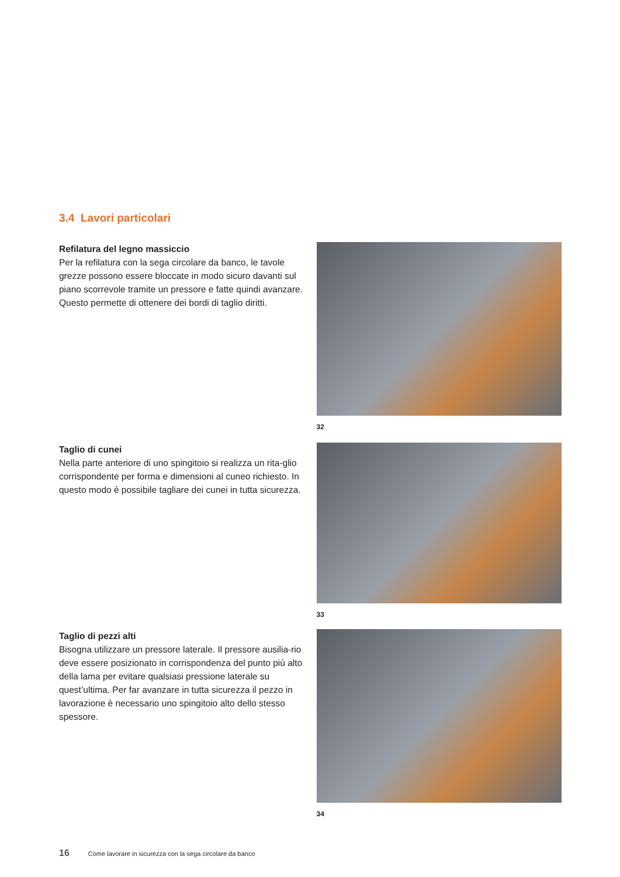3.4 Lavori particolari
Refilatura del legno massiccio
Per la refilatura con la sega circolare da banco, le tavole grezze possono essere bloccate in modo sicuro davanti sul piano scorrevole tramite un pressore e fatte quindi avanzare. Questo permette di ottenere dei bordi di taglio diritti.
32
Taglio di cunei
Nella parte anteriore di uno spingitoio si realizza un rita-glio corrispondente per forma e dimensioni al cuneo richiesto. In questo modo è possibile tagliare dei cunei in tutta sicurezza.
33
Taglio di pezzi alti
Bisogna utilizzare un pressore laterale. Il pressore ausilia-rio deve essere posizionato in corrispondenza del punto più alto della lama per evitare qualsiasi pressione laterale su quest’ultima. Per far avanzare in tutta sicurezza il pezzo in lavorazione è necessario uno spingitoio alto dello stesso spessore.
34
16 Come lavorare in sicurezza con la sega circolare da banco